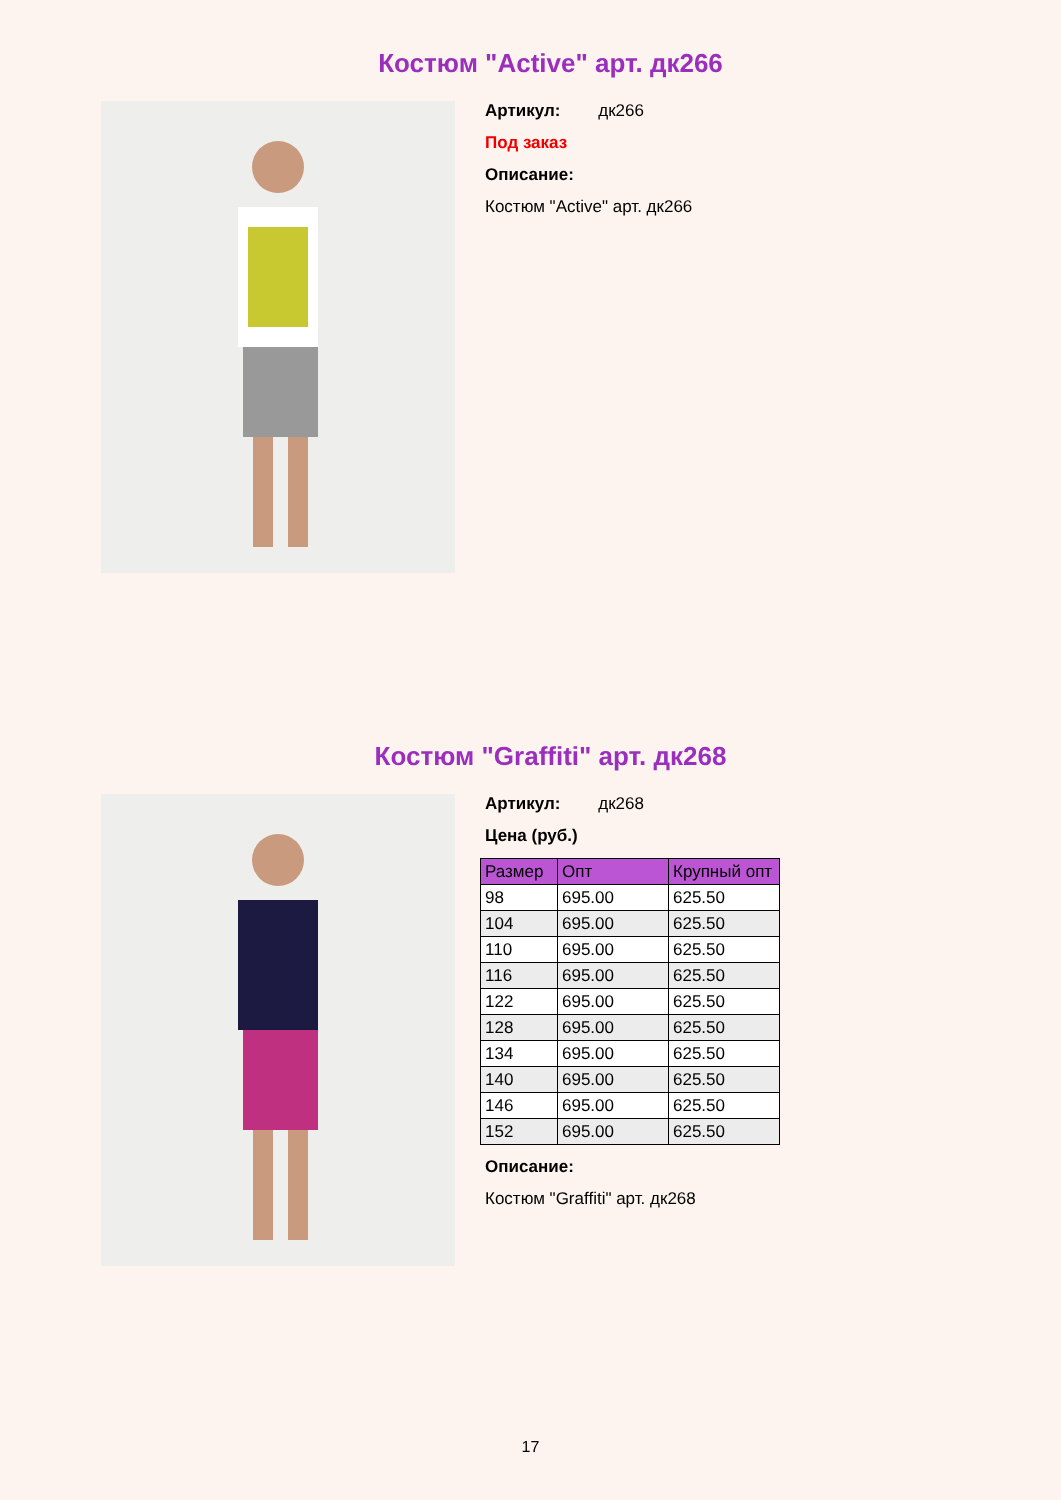Костюм "Active" арт. дк266
Артикул: дк266
Под заказ
Описание:
Костюм "Active" арт. дк266
Костюм "Graffiti" арт. дк268
Артикул: дк268
Цена (руб.)
| Размер | Опт | Крупный опт |
| --- | --- | --- |
| 98 | 695.00 | 625.50 |
| 104 | 695.00 | 625.50 |
| 110 | 695.00 | 625.50 |
| 116 | 695.00 | 625.50 |
| 122 | 695.00 | 625.50 |
| 128 | 695.00 | 625.50 |
| 134 | 695.00 | 625.50 |
| 140 | 695.00 | 625.50 |
| 146 | 695.00 | 625.50 |
| 152 | 695.00 | 625.50 |
Описание:
Костюм "Graffiti" арт. дк268
17